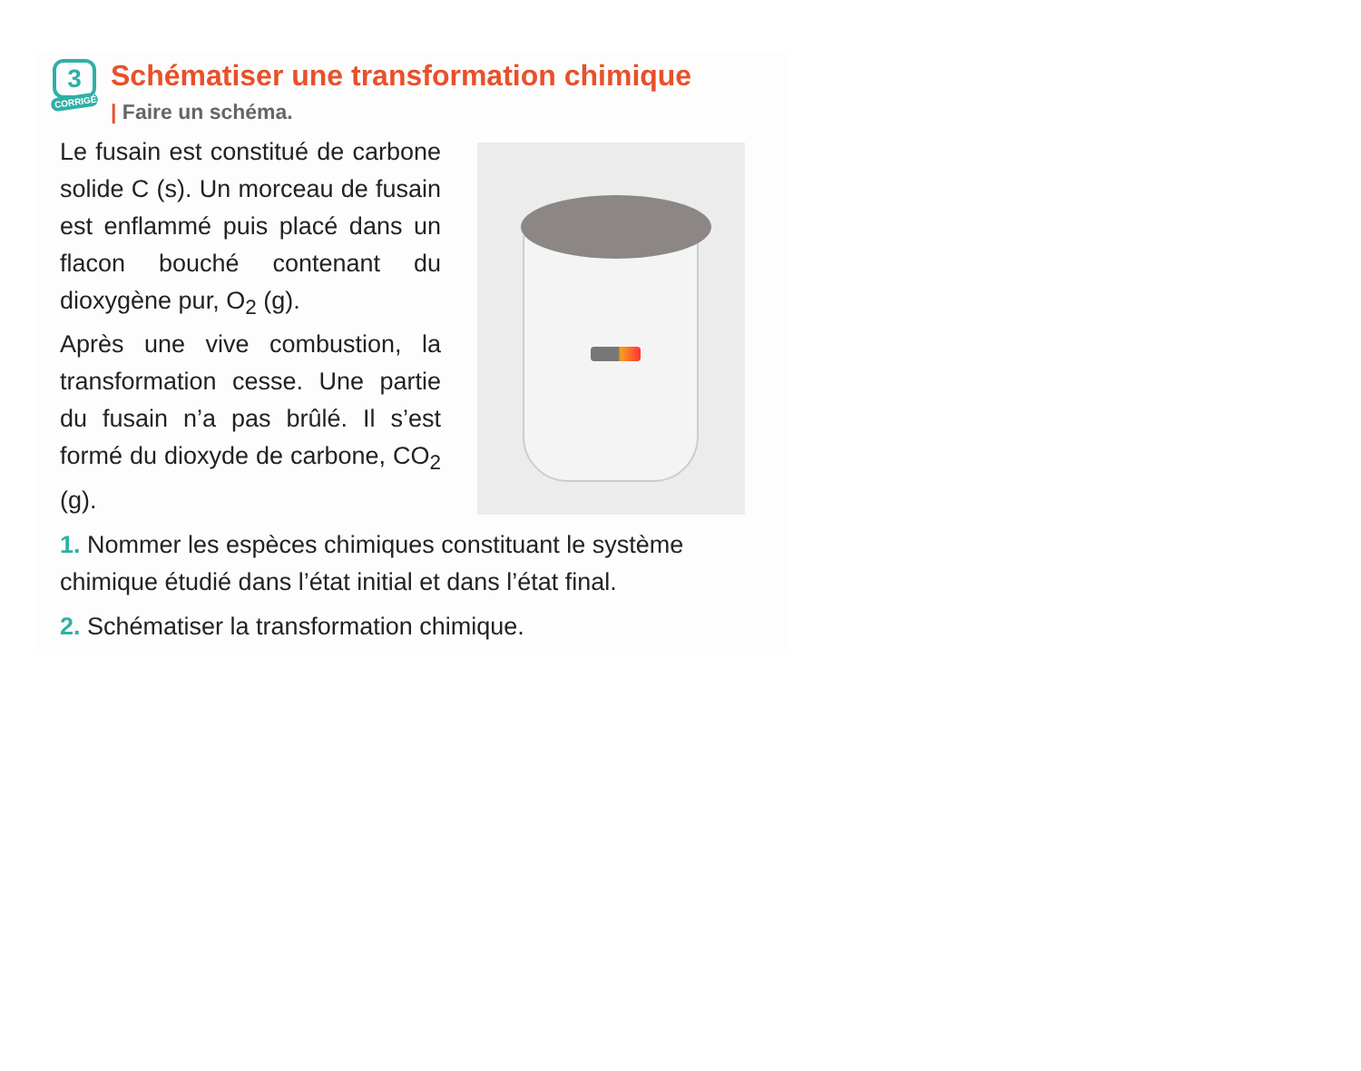3
CORRIGÉ
Schématiser une transformation chimique
| Faire un schéma.
Le fusain est constitué de carbone solide C (s). Un morceau de fusain est enflammé puis placé dans un flacon bouché contenant du dioxygène pur, O<sub>2</sub> (g).
Après une vive combustion, la transformation cesse. Une partie du fusain n’a pas brûlé. Il s’est formé du dioxyde de carbone, CO<sub>2</sub> (g).
1. Nommer les espèces chimiques constituant le système chimique étudié dans l’état initial et dans l’état final.
2. Schématiser la transformation chimique.